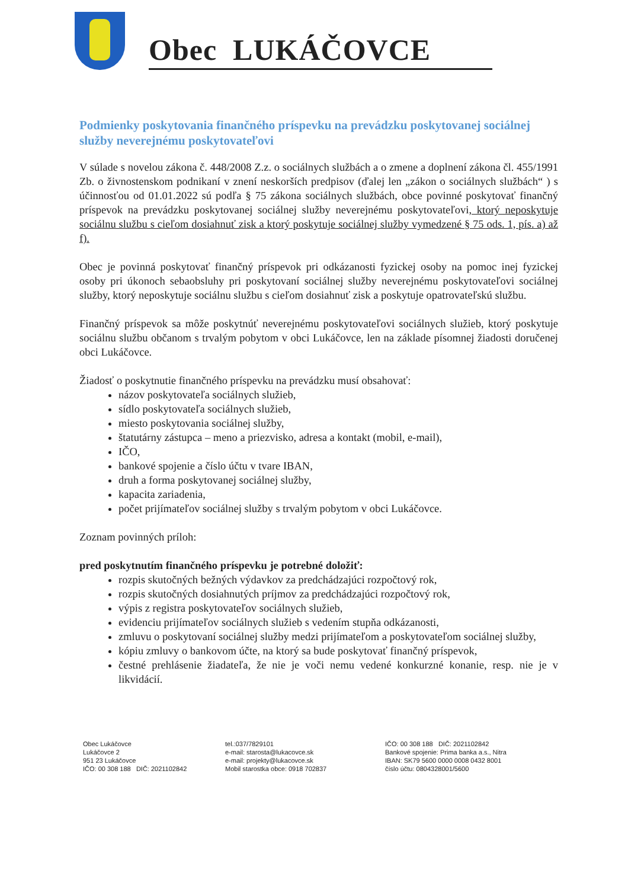Obec LUKÁČOVCE
Podmienky poskytovania finančného príspevku na prevádzku poskytovanej sociálnej služby neverejnému poskytovateľovi
V súlade s novelou zákona č. 448/2008 Z.z. o sociálnych službách a o zmene a doplnení zákona čl. 455/1991 Zb. o živnostenskom podnikaní v znení neskorších predpisov (ďalej len „zákon o sociálnych službách“ ) s účinnosťou od 01.01.2022 sú podľa § 75 zákona sociálnych službách, obce povinné poskytovať finančný príspevok na prevádzku poskytovanej sociálnej služby neverejnému poskytovateľovi, ktorý neposkytuje sociálnu službu s cieľom dosiahnuť zisk a ktorý poskytuje sociálnej služby vymedzené § 75 ods. 1, pís. a) až f).
Obec je povinná poskytovať finančný príspevok pri odkázanosti fyzickej osoby na pomoc inej fyzickej osoby pri úkonoch sebaobsluhy pri poskytovaní sociálnej služby neverejnému poskytovateľovi sociálnej služby, ktorý neposkytuje sociálnu službu s cieľom dosiahnuť zisk a poskytuje opatrovateľskú službu.
Finančný príspevok sa môže poskytnúť neverejnému poskytovateľovi sociálnych služieb, ktorý poskytuje sociálnu službu občanom s trvalým pobytom v obci Lukáčovce, len na základe písomnej žiadosti doručenej obci Lukáčovce.
Žiadosť o poskytnutie finančného príspevku na prevádzku musí obsahovať:
názov poskytovateľa sociálnych služieb,
sídlo poskytovateľa sociálnych služieb,
miesto poskytovania sociálnej služby,
štatutárny zástupca – meno a priezvisko, adresa a kontakt (mobil, e-mail),
IČO,
bankové spojenie a číslo účtu v tvare IBAN,
druh a forma poskytovanej sociálnej služby,
kapacita zariadenia,
počet prijímateľov sociálnej služby s trvalým pobytom v obci Lukáčovce.
Zoznam povinných príloh:
pred poskytnutím finančného príspevku je potrebné doložiť:
rozpis skutočných bežných výdavkov za predchádzajúci rozpočtový rok,
rozpis skutočných dosiahnutých príjmov za predchádzajúci rozpočtový rok,
výpis z registra poskytovateľov sociálnych služieb,
evidenciu prijímateľov sociálnych služieb s vedením stupňa odkázanosti,
zmluvu o poskytovaní sociálnej služby medzi prijímateľom a poskytovateľom sociálnej služby,
kópiu zmluvy o bankovom účte, na ktorý sa bude poskytovať finančný príspevok,
čestné prehlásenie žiadateľa, že nie je voči nemu vedené konkurzné konanie, resp. nie je v likvidácií.
Obec Lukáčovce
Lukáčovce 2
951 23 Lukáčovce
IČO: 00 308 188 DIČ: 2021102842
tel.:037/7829101
e-mail: starosta@lukacovce.sk
e-mail: projekty@lukacovce.sk
Mobil starostka obce: 0918 702837
IČO: 00 308 188 DIČ: 2021102842
Bankové spojenie: Prima banka a.s., Nitra
IBAN: SK79 5600 0000 0008 0432 8001
číslo účtu: 0804328001/5600